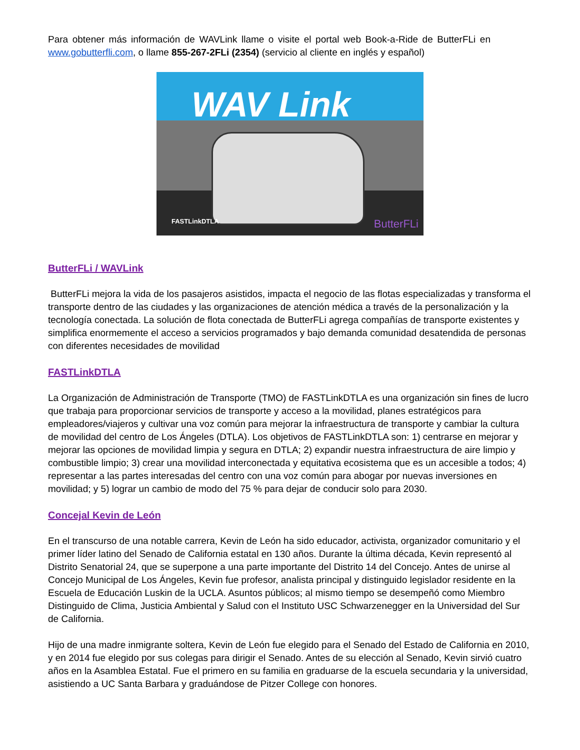Para obtener más información de WAVLink llame o visite el portal web Book-a-Ride de ButterFLi en www.gobutterfli.com, o llame 855-267-2FLi (2354) (servicio al cliente en inglés y español)
WAV Link
FASTLinkDTLA ButterFLi
ButterFLi / WAVLink
ButterFLi mejora la vida de los pasajeros asistidos, impacta el negocio de las flotas especializadas y transforma el transporte dentro de las ciudades y las organizaciones de atención médica a través de la personalización y la tecnología conectada. La solución de flota conectada de ButterFLi agrega compañías de transporte existentes y simplifica enormemente el acceso a servicios programados y bajo demanda comunidad desatendida de personas con diferentes necesidades de movilidad
FASTLinkDTLA
La Organización de Administración de Transporte (TMO) de FASTLinkDTLA es una organización sin fines de lucro que trabaja para proporcionar servicios de transporte y acceso a la movilidad, planes estratégicos para empleadores/viajeros y cultivar una voz común para mejorar la infraestructura de transporte y cambiar la cultura de movilidad del centro de Los Ángeles (DTLA). Los objetivos de FASTLinkDTLA son: 1) centrarse en mejorar y mejorar las opciones de movilidad limpia y segura en DTLA; 2) expandir nuestra infraestructura de aire limpio y combustible limpio; 3) crear una movilidad interconectada y equitativa ecosistema que es un accesible a todos; 4) representar a las partes interesadas del centro con una voz común para abogar por nuevas inversiones en movilidad; y 5) lograr un cambio de modo del 75 % para dejar de conducir solo para 2030.
Concejal Kevin de León
En el transcurso de una notable carrera, Kevin de León ha sido educador, activista, organizador comunitario y el primer líder latino del Senado de California estatal en 130 años. Durante la última década, Kevin representó al Distrito Senatorial 24, que se superpone a una parte importante del Distrito 14 del Concejo. Antes de unirse al Concejo Municipal de Los Ángeles, Kevin fue profesor, analista principal y distinguido legislador residente en la Escuela de Educación Luskin de la UCLA. Asuntos públicos; al mismo tiempo se desempeñó como Miembro Distinguido de Clima, Justicia Ambiental y Salud con el Instituto USC Schwarzenegger en la Universidad del Sur de California.
Hijo de una madre inmigrante soltera, Kevin de León fue elegido para el Senado del Estado de California en 2010, y en 2014 fue elegido por sus colegas para dirigir el Senado. Antes de su elección al Senado, Kevin sirvió cuatro años en la Asamblea Estatal. Fue el primero en su familia en graduarse de la escuela secundaria y la universidad, asistiendo a UC Santa Barbara y graduándose de Pitzer College con honores.